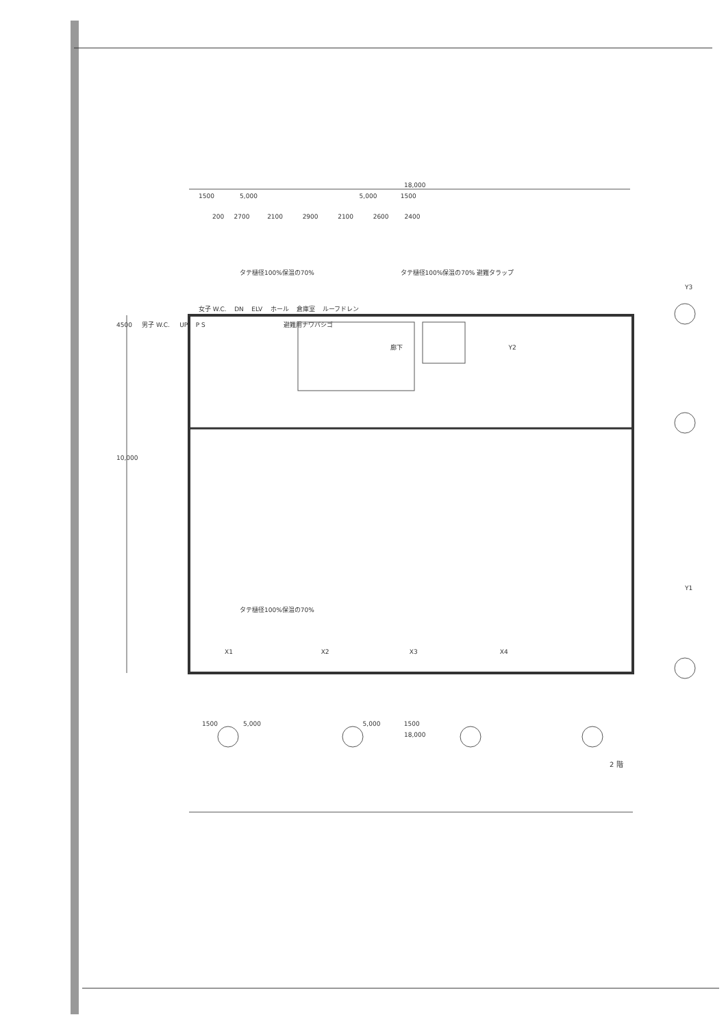18,000
1500 5,000 5,000 1500
200 2700 2100 2900 2100 2600 2400
タテ樋径100%保温の70% タテ樋径100%保温の70% 避難タラップ
Y3
女子 W.C. DN ELV ホール 倉庫室 ルーフドレン
4500 男子 W.C. UP P S 避難用ナワバシゴ
廊下 Y2
10,000
Y1
タテ樋径100%保温の70%
X1 X2 X3 X4
1500 5,000 5,000 1500
18,000
2 階